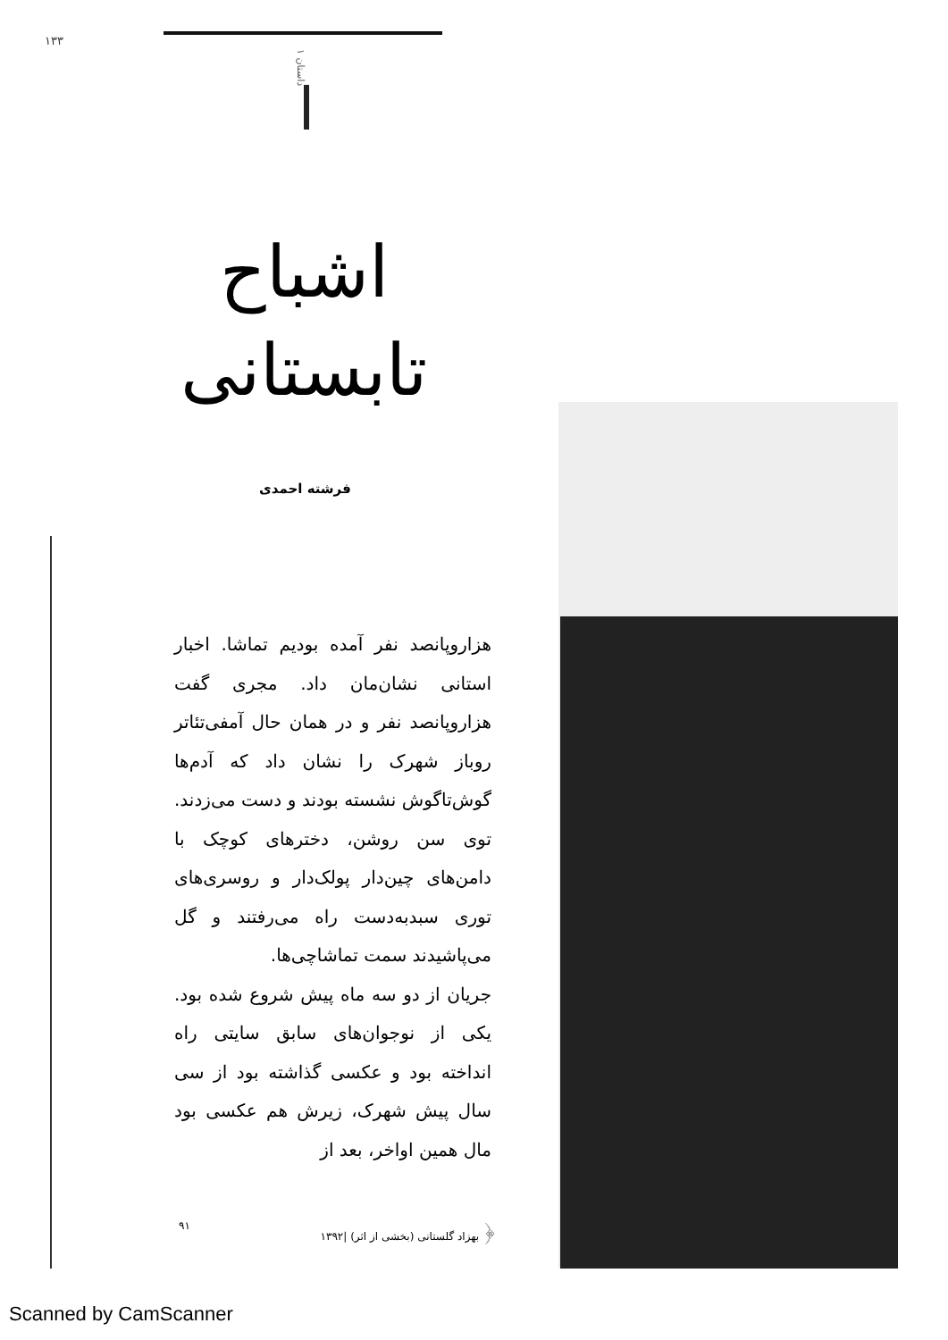۱۳۳
داستان ۱
اشباح تابستانی
فرشته احمدی
هزاروپانصد نفر آمده بودیم تماشا. اخبار استانی نشان‌مان داد. مجری گفت هزاروپانصد نفر و در همان حال آمفی‌تئاتر روباز شهرک را نشان داد که آدم‌ها گوش‌تاگوش نشسته بودند و دست می‌زدند. توی سن روشن، دخترهای کوچک با دامن‌های چین‌دار پولک‌دار و روسری‌های توری سبدبه‌دست راه می‌رفتند و گل می‌پاشیدند سمت تماشاچی‌ها.
جریان از دو سه ماه پیش شروع شده بود. یکی از نوجوان‌های سابق سایتی راه انداخته بود و عکسی گذاشته بود از سی سال پیش شهرک، زیرش هم عکسی بود مال همین اواخر، بعد از
﴿ بهزاد گلستانی (بخشی از اثر) |۱۳۹۲ ۹۱
Scanned by CamScanner